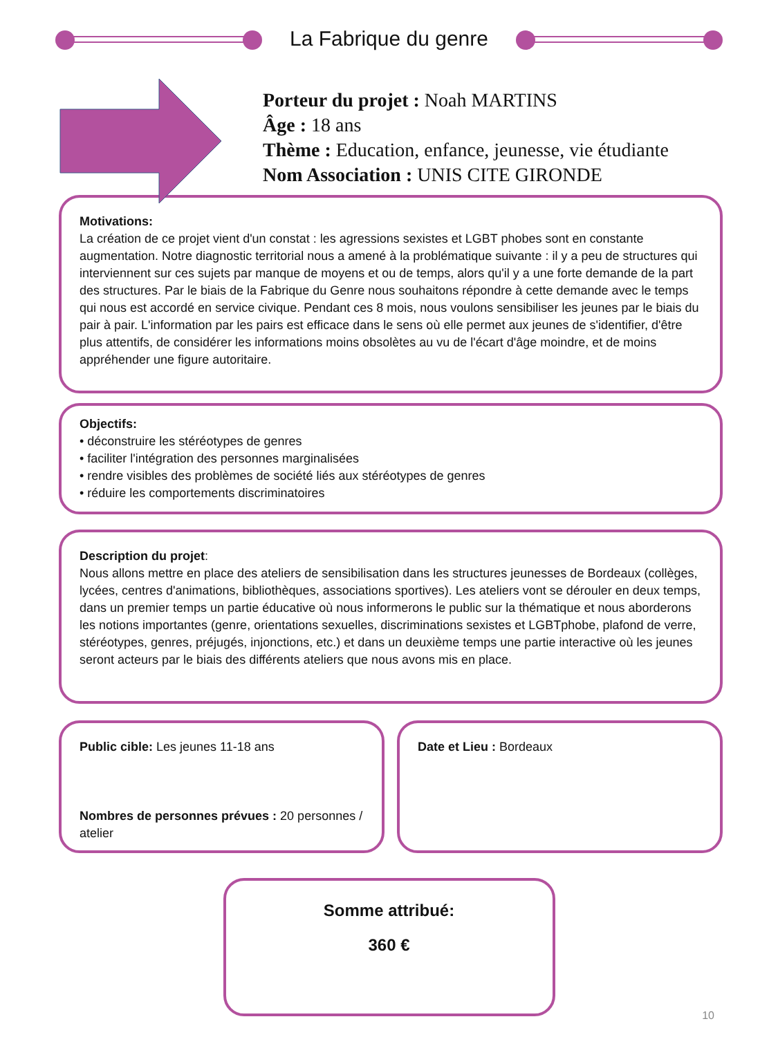La Fabrique du genre
Porteur du projet : Noah MARTINS
Âge : 18 ans
Thème : Education, enfance, jeunesse, vie étudiante
Nom Association : UNIS CITE GIRONDE
Motivations:
La création de ce projet vient d'un constat : les agressions sexistes et LGBT phobes sont en constante augmentation. Notre diagnostic territorial nous a amené à la problématique suivante : il y a peu de structures qui interviennent sur ces sujets par manque de moyens et ou de temps, alors qu'il y a une forte demande de la part des structures. Par le biais de la Fabrique du Genre nous souhaitons répondre à cette demande avec le temps qui nous est accordé en service civique. Pendant ces 8 mois, nous voulons sensibiliser les jeunes par le biais du pair à pair. L'information par les pairs est efficace dans le sens où elle permet aux jeunes de s'identifier, d'être plus attentifs, de considérer les informations moins obsolètes au vu de l'écart d'âge moindre, et de moins appréhender une figure autoritaire.
Objectifs:
• déconstruire les stéréotypes de genres
• faciliter l'intégration des personnes marginalisées
• rendre visibles des problèmes de société liés aux stéréotypes de genres
• réduire les comportements discriminatoires
Description du projet:
Nous allons mettre en place des ateliers de sensibilisation dans les structures jeunesses de Bordeaux (collèges, lycées, centres d'animations, bibliothèques, associations sportives). Les ateliers vont se dérouler en deux temps, dans un premier temps un partie éducative où nous informerons le public sur la thématique et nous aborderons les notions importantes (genre, orientations sexuelles, discriminations sexistes et LGBTphobe, plafond de verre, stéréotypes, genres, préjugés, injonctions, etc.) et dans un deuxième temps une partie interactive où les jeunes seront acteurs par le biais des différents ateliers que nous avons mis en place.
Public cible: Les jeunes 11-18 ans
Nombres de personnes prévues : 20 personnes / atelier
Date et Lieu : Bordeaux
Somme attribué:
360 €
10